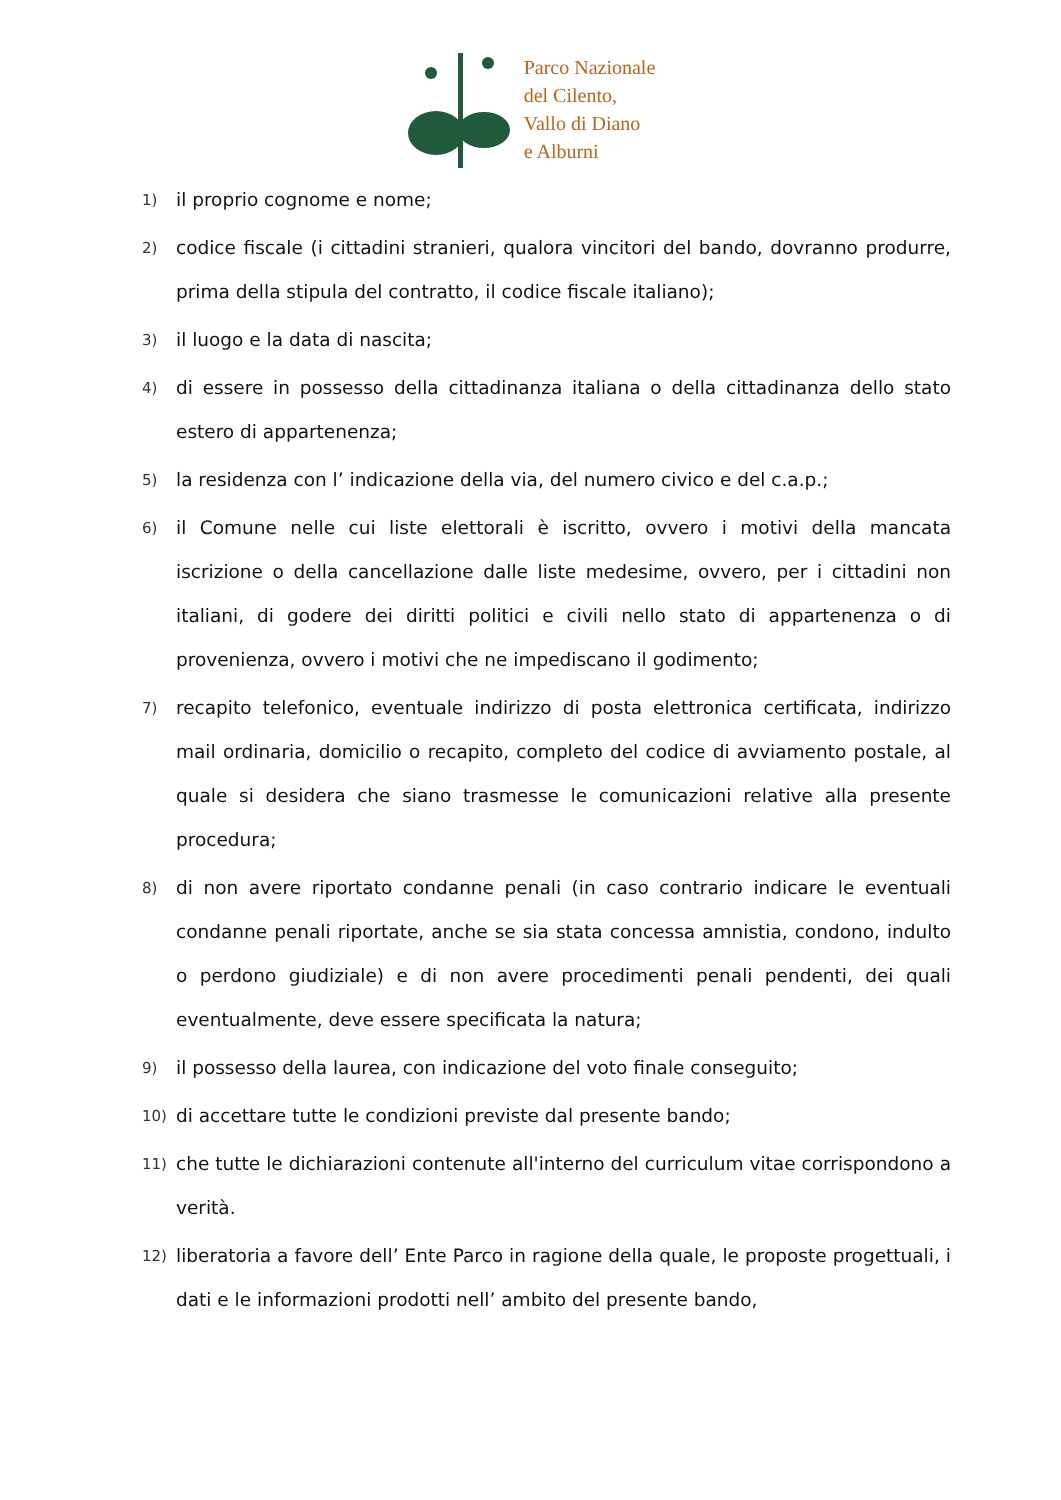Parco Nazionale
del Cilento,
Vallo di Diano
e Alburni
1) il proprio cognome e nome;
2) codice fiscale (i cittadini stranieri, qualora vincitori del bando, dovranno produrre, prima della stipula del contratto, il codice fiscale italiano);
3) il luogo e la data di nascita;
4) di essere in possesso della cittadinanza italiana o della cittadinanza dello stato estero di appartenenza;
5) la residenza con l’ indicazione della via, del numero civico e del c.a.p.;
6) il Comune nelle cui liste elettorali è iscritto, ovvero i motivi della mancata iscrizione o della cancellazione dalle liste medesime, ovvero, per i cittadini non italiani, di godere dei diritti politici e civili nello stato di appartenenza o di provenienza, ovvero i motivi che ne impediscano il godimento;
7) recapito telefonico, eventuale indirizzo di posta elettronica certificata, indirizzo mail ordinaria, domicilio o recapito, completo del codice di avviamento postale, al quale si desidera che siano trasmesse le comunicazioni relative alla presente procedura;
8) di non avere riportato condanne penali (in caso contrario indicare le eventuali condanne penali riportate, anche se sia stata concessa amnistia, condono, indulto o perdono giudiziale) e di non avere procedimenti penali pendenti, dei quali eventualmente, deve essere specificata la natura;
9) il possesso della laurea, con indicazione del voto finale conseguito;
10) di accettare tutte le condizioni previste dal presente bando;
11) che tutte le dichiarazioni contenute all'interno del curriculum vitae corrispondono a verità.
12) liberatoria a favore dell’ Ente Parco in ragione della quale, le proposte progettuali, i dati e le informazioni prodotti nell’ ambito del presente bando,